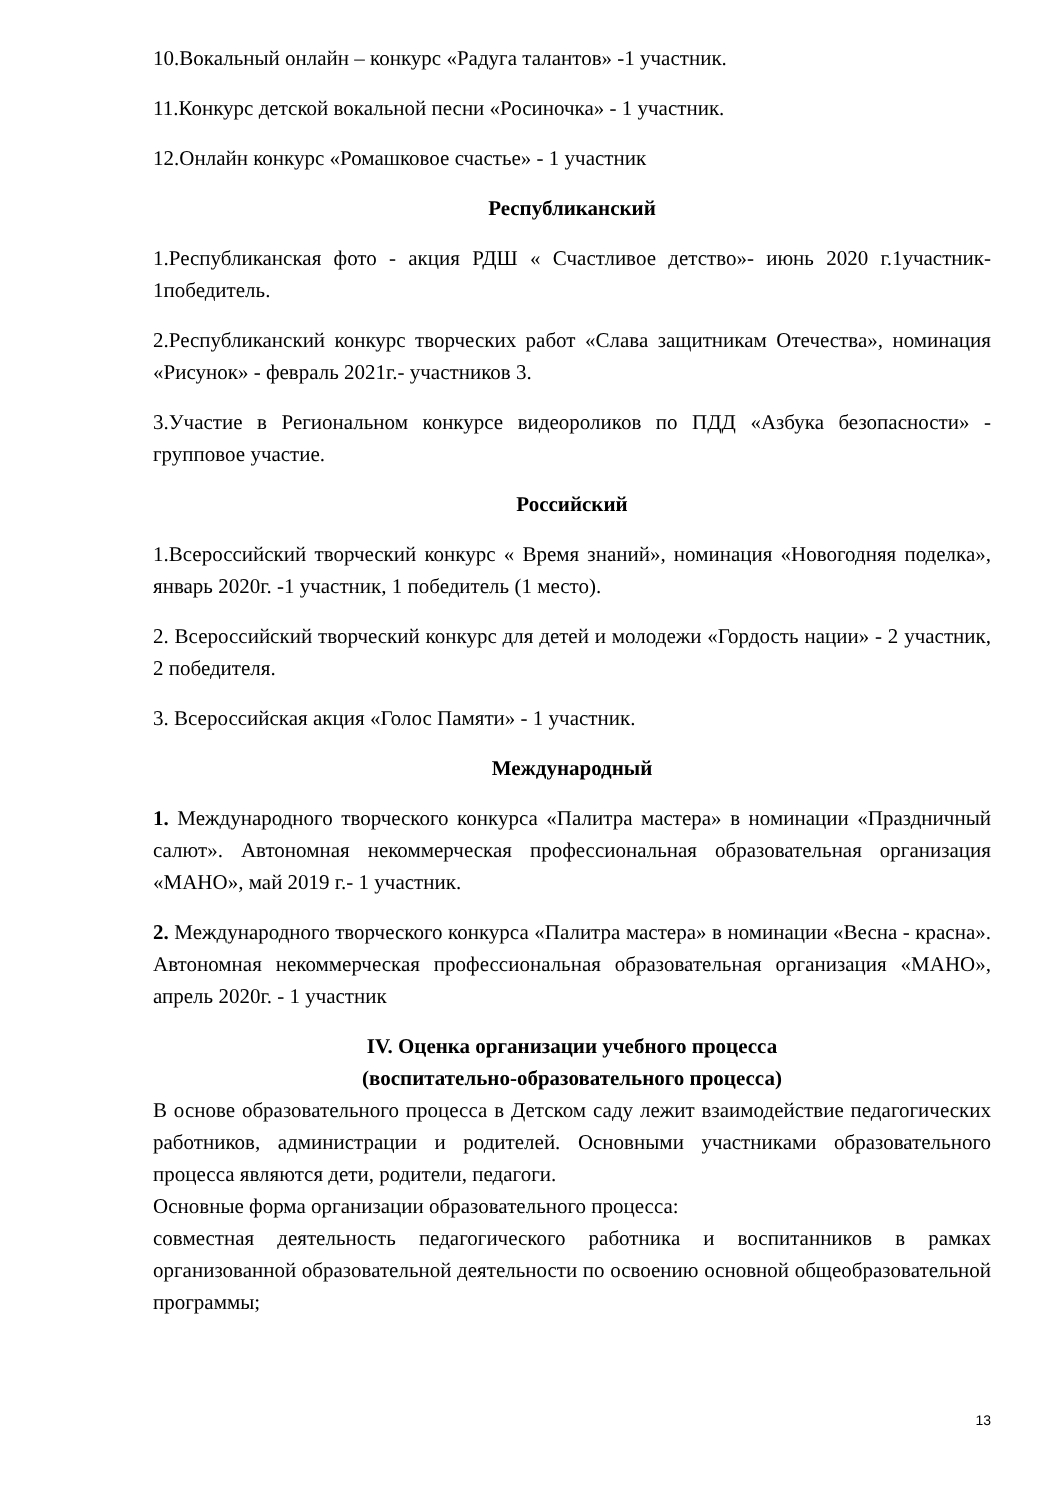10.Вокальный онлайн – конкурс «Радуга талантов» -1 участник.
11.Конкурс детской вокальной песни «Росиночка» - 1 участник.
12.Онлайн конкурс «Ромашковое счастье» - 1 участник
Республиканский
1.Республиканская фото - акция РДШ « Счастливое детство»- июнь 2020 г.1участник- 1победитель.
2.Республиканский конкурс творческих работ «Слава защитникам Отечества», номинация «Рисунок» - февраль 2021г.- участников 3.
3.Участие в Региональном конкурсе видеороликов по ПДД «Азбука безопасности» - групповое участие.
Российский
1.Всероссийский творческий конкурс « Время знаний», номинация «Новогодняя поделка», январь 2020г. -1 участник, 1 победитель (1 место).
2. Всероссийский творческий конкурс для детей и молодежи «Гордость нации» - 2 участник, 2 победителя.
3. Всероссийская акция «Голос Памяти» - 1 участник.
Международный
1. Международного творческого конкурса «Палитра мастера» в номинации «Праздничный салют». Автономная некоммерческая профессиональная образовательная организация «МАНО», май 2019 г.- 1 участник.
2. Международного творческого конкурса «Палитра мастера» в номинации «Весна - красна». Автономная некоммерческая профессиональная образовательная организация «МАНО», апрель 2020г. - 1 участник
IV. Оценка организации учебного процесса
(воспитательно-образовательного процесса)
В основе образовательного процесса в Детском саду лежит взаимодействие педагогических работников, администрации и родителей. Основными участниками образовательного процесса являются дети, родители, педагоги.
Основные форма организации образовательного процесса:
совместная деятельность педагогического работника и воспитанников в рамках организованной образовательной деятельности по освоению основной общеобразовательной программы;
13